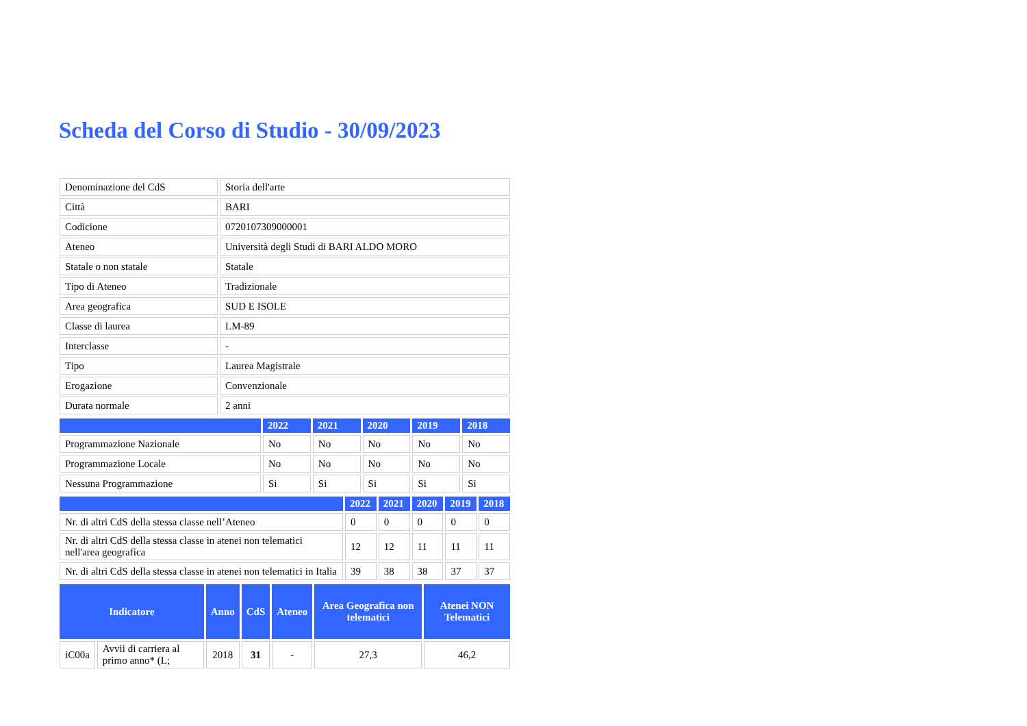Scheda del Corso di Studio - 30/09/2023
| Denominazione del CdS | Storia dell'arte |
| Città | BARI |
| Codicione | 0720107309000001 |
| Ateneo | Università degli Studi di BARI ALDO MORO |
| Statale o non statale | Statale |
| Tipo di Ateneo | Tradizionale |
| Area geografica | SUD E ISOLE |
| Classe di laurea | LM-89 |
| Interclasse | - |
| Tipo | Laurea Magistrale |
| Erogazione | Convenzionale |
| Durata normale | 2 anni |
| | 2022 | 2021 | 2020 | 2019 | 2018 |
| --- | --- | --- | --- | --- | --- |
| Programmazione Nazionale | No | No | No | No | No |
| Programmazione Locale | No | No | No | No | No |
| Nessuna Programmazione | Si | Si | Si | Si | Si |
| | 2022 | 2021 | 2020 | 2019 | 2018 |
| --- | --- | --- | --- | --- | --- |
| Nr. di altri CdS della stessa classe nell’Ateneo | 0 | 0 | 0 | 0 | 0 |
| Nr. di altri CdS della stessa classe in atenei non telematici nell'area geografica | 12 | 12 | 11 | 11 | 11 |
| Nr. di altri CdS della stessa classe in atenei non telematici in Italia | 39 | 38 | 38 | 37 | 37 |
| Indicatore | | Anno | CdS | Ateneo | Area Geografica non telematici | Atenei NON Telematici |
| --- | --- | --- | --- | --- | --- | --- |
| iC00a | Avvii di carriera al primo anno* (L; | 2018 | 31 | - | 27,3 | 46,2 |